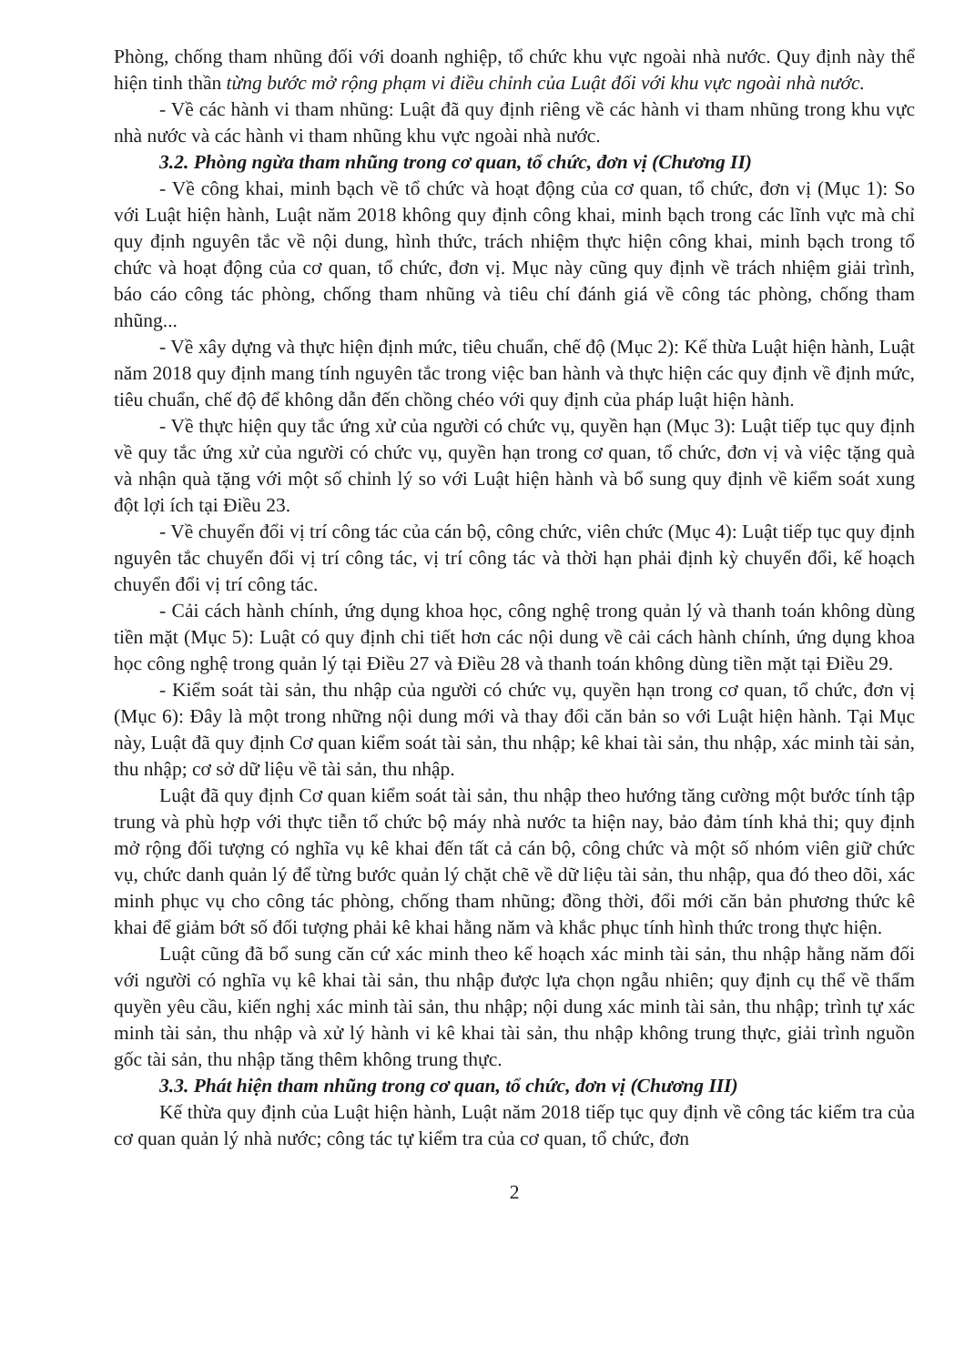Phòng, chống tham nhũng đối với doanh nghiệp, tổ chức khu vực ngoài nhà nước. Quy định này thể hiện tinh thần từng bước mở rộng phạm vi điều chỉnh của Luật đối với khu vực ngoài nhà nước.
- Về các hành vi tham nhũng: Luật đã quy định riêng về các hành vi tham nhũng trong khu vực nhà nước và các hành vi tham nhũng khu vực ngoài nhà nước.
3.2. Phòng ngừa tham nhũng trong cơ quan, tổ chức, đơn vị (Chương II)
- Về công khai, minh bạch về tổ chức và hoạt động của cơ quan, tổ chức, đơn vị (Mục 1): So với Luật hiện hành, Luật năm 2018 không quy định công khai, minh bạch trong các lĩnh vực mà chỉ quy định nguyên tắc về nội dung, hình thức, trách nhiệm thực hiện công khai, minh bạch trong tổ chức và hoạt động của cơ quan, tổ chức, đơn vị. Mục này cũng quy định về trách nhiệm giải trình, báo cáo công tác phòng, chống tham nhũng và tiêu chí đánh giá về công tác phòng, chống tham nhũng...
- Về xây dựng và thực hiện định mức, tiêu chuẩn, chế độ (Mục 2): Kế thừa Luật hiện hành, Luật năm 2018 quy định mang tính nguyên tắc trong việc ban hành và thực hiện các quy định về định mức, tiêu chuẩn, chế độ để không dẫn đến chồng chéo với quy định của pháp luật hiện hành.
- Về thực hiện quy tắc ứng xử của người có chức vụ, quyền hạn (Mục 3): Luật tiếp tục quy định về quy tắc ứng xử của người có chức vụ, quyền hạn trong cơ quan, tổ chức, đơn vị và việc tặng quà và nhận quà tặng với một số chỉnh lý so với Luật hiện hành và bổ sung quy định về kiểm soát xung đột lợi ích tại Điều 23.
- Về chuyển đổi vị trí công tác của cán bộ, công chức, viên chức (Mục 4): Luật tiếp tục quy định nguyên tắc chuyển đổi vị trí công tác, vị trí công tác và thời hạn phải định kỳ chuyển đổi, kế hoạch chuyển đổi vị trí công tác.
- Cải cách hành chính, ứng dụng khoa học, công nghệ trong quản lý và thanh toán không dùng tiền mặt (Mục 5): Luật có quy định chi tiết hơn các nội dung về cải cách hành chính, ứng dụng khoa học công nghệ trong quản lý tại Điều 27 và Điều 28 và thanh toán không dùng tiền mặt tại Điều 29.
- Kiểm soát tài sản, thu nhập của người có chức vụ, quyền hạn trong cơ quan, tổ chức, đơn vị (Mục 6): Đây là một trong những nội dung mới và thay đổi căn bản so với Luật hiện hành. Tại Mục này, Luật đã quy định Cơ quan kiểm soát tài sản, thu nhập; kê khai tài sản, thu nhập, xác minh tài sản, thu nhập; cơ sở dữ liệu về tài sản, thu nhập.
Luật đã quy định Cơ quan kiểm soát tài sản, thu nhập theo hướng tăng cường một bước tính tập trung và phù hợp với thực tiễn tổ chức bộ máy nhà nước ta hiện nay, bảo đảm tính khả thi; quy định mở rộng đối tượng có nghĩa vụ kê khai đến tất cả cán bộ, công chức và một số nhóm viên giữ chức vụ, chức danh quản lý để từng bước quản lý chặt chẽ về dữ liệu tài sản, thu nhập, qua đó theo dõi, xác minh phục vụ cho công tác phòng, chống tham nhũng; đồng thời, đổi mới căn bản phương thức kê khai để giảm bớt số đối tượng phải kê khai hằng năm và khắc phục tính hình thức trong thực hiện.
Luật cũng đã bổ sung căn cứ xác minh theo kế hoạch xác minh tài sản, thu nhập hằng năm đối với người có nghĩa vụ kê khai tài sản, thu nhập được lựa chọn ngẫu nhiên; quy định cụ thể về thẩm quyền yêu cầu, kiến nghị xác minh tài sản, thu nhập; nội dung xác minh tài sản, thu nhập; trình tự xác minh tài sản, thu nhập và xử lý hành vi kê khai tài sản, thu nhập không trung thực, giải trình nguồn gốc tài sản, thu nhập tăng thêm không trung thực.
3.3. Phát hiện tham nhũng trong cơ quan, tổ chức, đơn vị (Chương III)
Kế thừa quy định của Luật hiện hành, Luật năm 2018 tiếp tục quy định về công tác kiểm tra của cơ quan quản lý nhà nước; công tác tự kiểm tra của cơ quan, tổ chức, đơn
2